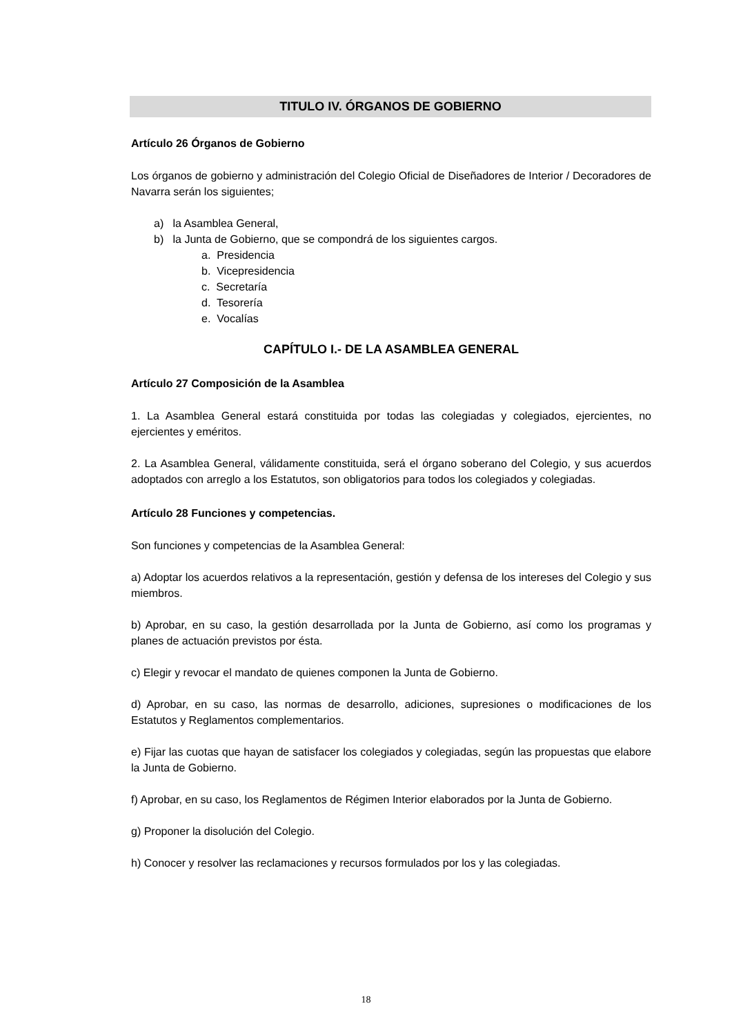TITULO IV. ÓRGANOS DE GOBIERNO
Artículo 26 Órganos de Gobierno
Los órganos de gobierno y administración del Colegio Oficial de Diseñadores de Interior / Decoradores de Navarra serán los siguientes;
a) la Asamblea General,
b) la Junta de Gobierno, que se compondrá de los siguientes cargos.
a. Presidencia
b. Vicepresidencia
c. Secretaría
d. Tesorería
e. Vocalías
CAPÍTULO I.- DE LA ASAMBLEA GENERAL
Artículo 27 Composición de la Asamblea
1. La Asamblea General estará constituida por todas las colegiadas y colegiados, ejercientes, no ejercientes y eméritos.
2. La Asamblea General, válidamente constituida, será el órgano soberano del Colegio, y sus acuerdos adoptados con arreglo a los Estatutos, son obligatorios para todos los colegiados y colegiadas.
Artículo 28 Funciones y competencias.
Son funciones y competencias de la Asamblea General:
a) Adoptar los acuerdos relativos a la representación, gestión y defensa de los intereses del Colegio y sus miembros.
b) Aprobar, en su caso, la gestión desarrollada por la Junta de Gobierno, así como los programas y planes de actuación previstos por ésta.
c) Elegir y revocar el mandato de quienes componen la Junta de Gobierno.
d) Aprobar, en su caso, las normas de desarrollo, adiciones, supresiones o modificaciones de los Estatutos y Reglamentos complementarios.
e) Fijar las cuotas que hayan de satisfacer los colegiados y colegiadas, según las propuestas que elabore la Junta de Gobierno.
f) Aprobar, en su caso, los Reglamentos de Régimen Interior elaborados por la Junta de Gobierno.
g) Proponer la disolución del Colegio.
h) Conocer y resolver las reclamaciones y recursos formulados por los y las colegiadas.
18